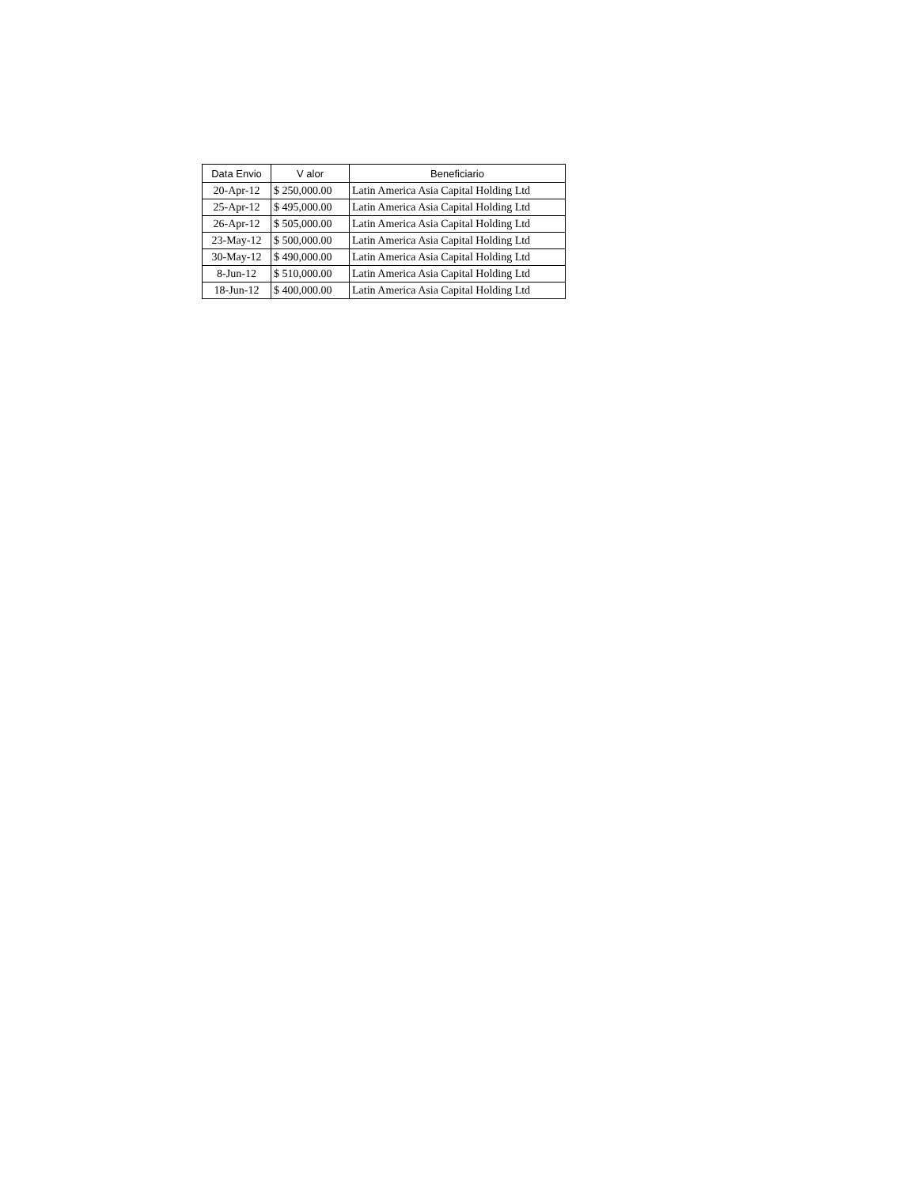| Data Envio | V alor | Beneficiario |
| --- | --- | --- |
| 20-Apr-12 | $ 250,000.00 | Latin America Asia Capital Holding Ltd |
| 25-Apr-12 | $ 495,000.00 | Latin America Asia Capital Holding Ltd |
| 26-Apr-12 | $ 505,000.00 | Latin America Asia Capital Holding Ltd |
| 23-May-12 | $ 500,000.00 | Latin America Asia Capital Holding Ltd |
| 30-May-12 | $ 490,000.00 | Latin America Asia Capital Holding Ltd |
| 8-Jun-12 | $ 510,000.00 | Latin America Asia Capital Holding Ltd |
| 18-Jun-12 | $ 400,000.00 | Latin America Asia Capital Holding Ltd |